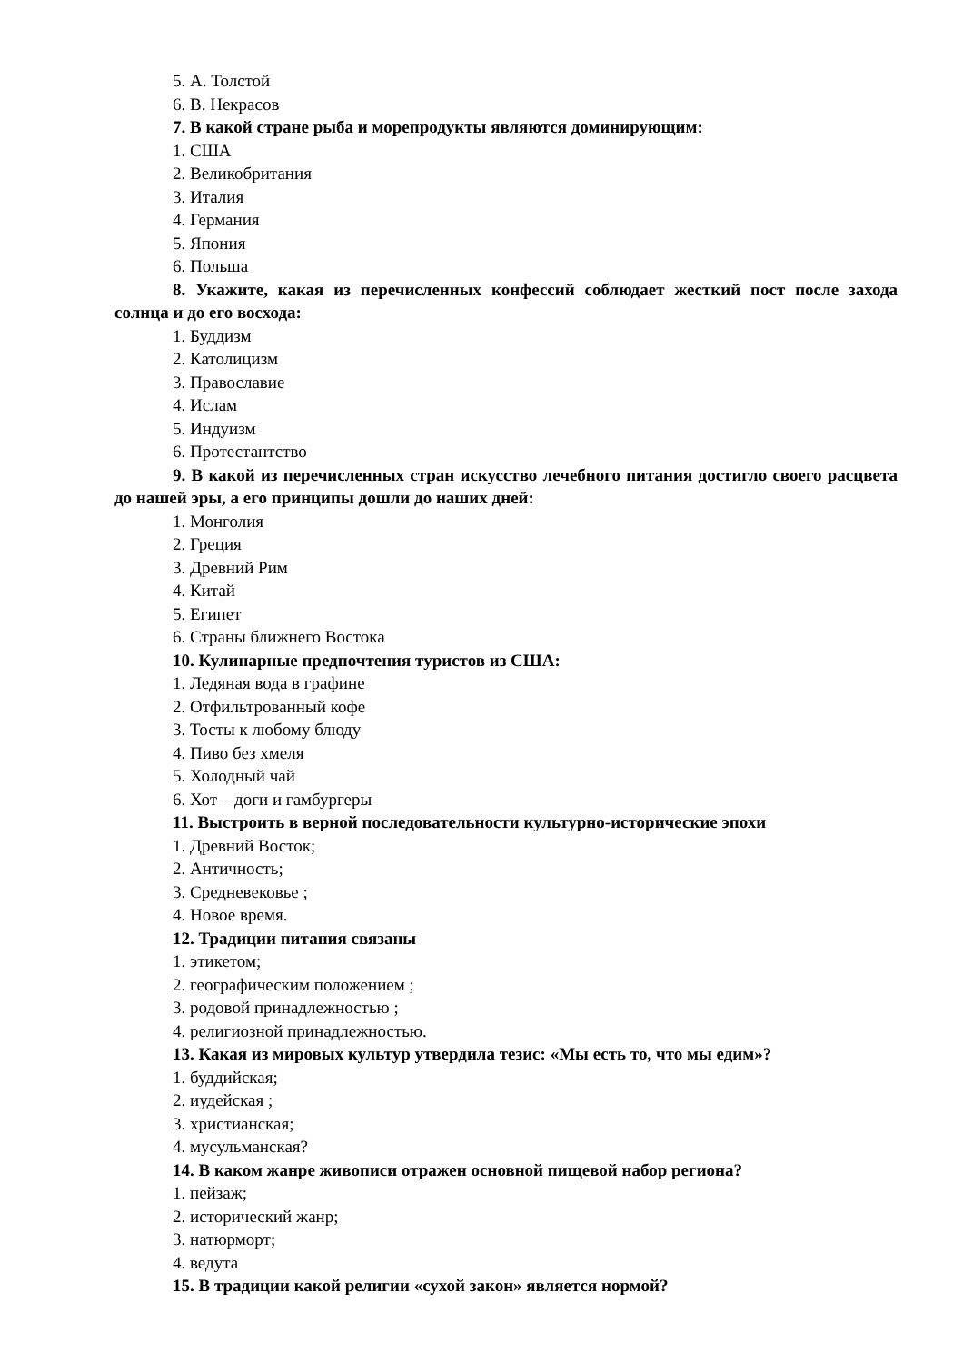5. А. Толстой
6. В. Некрасов
7. В какой стране рыба и морепродукты являются доминирующим:
1. США
2. Великобритания
3. Италия
4. Германия
5. Япония
6. Польша
8. Укажите, какая из перечисленных конфессий соблюдает жесткий пост после захода солнца и до его восхода:
1. Буддизм
2. Католицизм
3. Православие
4. Ислам
5. Индуизм
6. Протестантство
9. В какой из перечисленных стран искусство лечебного питания достигло своего расцвета до нашей эры, а его принципы дошли до наших дней:
1. Монголия
2. Греция
3. Древний Рим
4. Китай
5. Египет
6. Страны ближнего Востока
10. Кулинарные предпочтения туристов из США:
1. Ледяная вода в графине
2. Отфильтрованный кофе
3. Тосты к любому блюду
4. Пиво без хмеля
5. Холодный чай
6. Хот – доги и гамбургеры
11. Выстроить в верной последовательности культурно-исторические эпохи
1. Древний Восток;
2. Античность;
3. Средневековье ;
4. Новое время.
12. Традиции питания связаны
1. этикетом;
2. географическим положением ;
3. родовой принадлежностью ;
4. религиозной принадлежностью.
13. Какая из мировых культур утвердила тезис: «Мы есть то, что мы едим»?
1. буддийская;
2. иудейская ;
3. христианская;
4. мусульманская?
14. В каком жанре живописи отражен основной пищевой набор региона?
1. пейзаж;
2. исторический жанр;
3. натюрморт;
4. ведута
15. В традиции какой религии «сухой закон» является нормой?